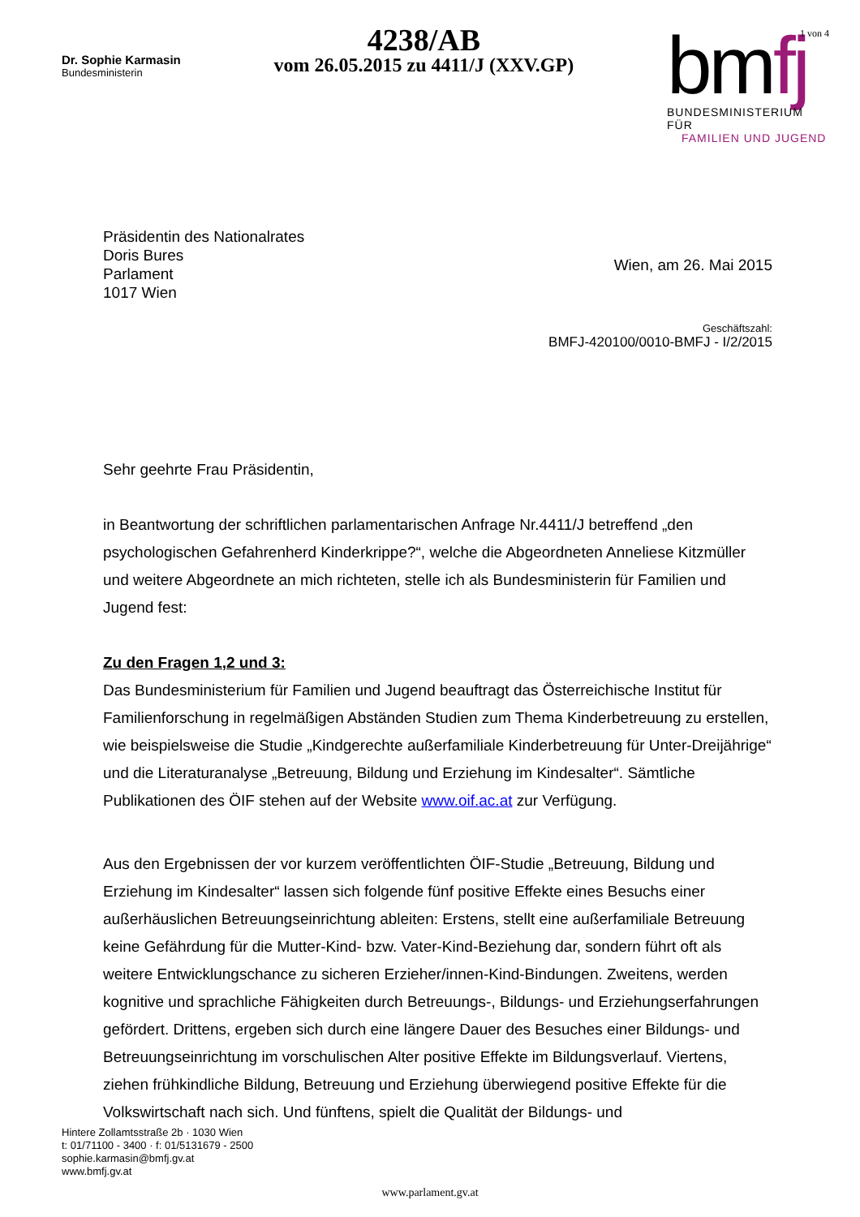Dr. Sophie Karmasin
Bundesministerin
4238/AB
vom 26.05.2015 zu 4411/J (XXV.GP)
1 von 4
bmfj
BUNDESMINISTERIUM FÜR
FAMILIEN UND JUGEND
Präsidentin des Nationalrates
Doris Bures
Parlament
1017 Wien
Wien, am 26. Mai 2015
Geschäftszahl:
BMFJ-420100/0010-BMFJ - I/2/2015
Sehr geehrte Frau Präsidentin,
in Beantwortung der schriftlichen parlamentarischen Anfrage Nr.4411/J betreffend „den psychologischen Gefahrenherd Kinderkrippe?“, welche die Abgeordneten Anneliese Kitzmüller und weitere Abgeordnete an mich richteten, stelle ich als Bundesministerin für Familien und Jugend fest:
Zu den Fragen 1,2 und 3:
Das Bundesministerium für Familien und Jugend beauftragt das Österreichische Institut für Familienforschung in regelmäßigen Abständen Studien zum Thema Kinderbetreuung zu erstellen, wie beispielsweise die Studie „Kindgerechte außerfamiliale Kinderbetreuung für Unter-Dreijährige“ und die Literaturanalyse „Betreuung, Bildung und Erziehung im Kindesalter“. Sämtliche Publikationen des ÖIF stehen auf der Website www.oif.ac.at zur Verfügung.
Aus den Ergebnissen der vor kurzem veröffentlichten ÖIF-Studie „Betreuung, Bildung und Erziehung im Kindesalter“ lassen sich folgende fünf positive Effekte eines Besuchs einer außerhäuslichen Betreuungseinrichtung ableiten: Erstens, stellt eine außerfamiliale Betreuung keine Gefährdung für die Mutter-Kind- bzw. Vater-Kind-Beziehung dar, sondern führt oft als weitere Entwicklungschance zu sicheren Erzieher/innen-Kind-Bindungen. Zweitens, werden kognitive und sprachliche Fähigkeiten durch Betreuungs-, Bildungs- und Erziehungserfahrungen gefördert. Drittens, ergeben sich durch eine längere Dauer des Besuches einer Bildungs- und Betreuungseinrichtung im vorschulischen Alter positive Effekte im Bildungsverlauf. Viertens, ziehen frühkindliche Bildung, Betreuung und Erziehung überwiegend positive Effekte für die Volkswirtschaft nach sich. Und fünftens, spielt die Qualität der Bildungs- und
Hintere Zollamtsstraße 2b · 1030 Wien
t: 01/71100 - 3400 · f: 01/5131679 - 2500
sophie.karmasin@bmfj.gv.at
www.bmfj.gv.at
www.parlament.gv.at